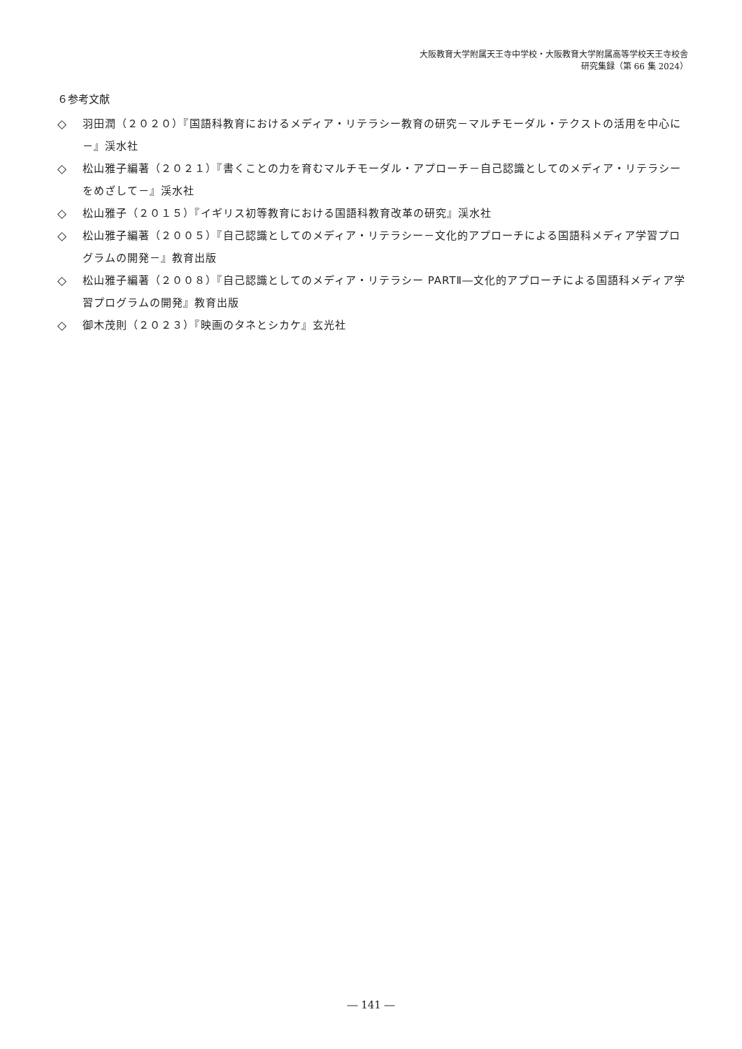大阪教育大学附属天王寺中学校・大阪教育大学附属高等学校天王寺校舎
研究集録（第 66 集 2024）
６参考文献
◇ 羽田潤（２０２０）『国語科教育におけるメディア・リテラシー教育の研究－マルチモーダル・テクストの活用を中心に－』渓水社
◇ 松山雅子編著（２０２１）『書くことの力を育むマルチモーダル・アプローチ－自己認識としてのメディア・リテラシーをめざして－』渓水社
◇ 松山雅子（２０１５）『イギリス初等教育における国語科教育改革の研究』渓水社
◇ 松山雅子編著（２００５）『自己認識としてのメディア・リテラシー－文化的アプローチによる国語科メディア学習プログラムの開発－』教育出版
◇ 松山雅子編著（２００８）『自己認識としてのメディア・リテラシー PARTⅡ―文化的アプローチによる国語科メディア学習プログラムの開発』教育出版
◇ 御木茂則（２０２３）『映画のタネとシカケ』玄光社
― 141 ―